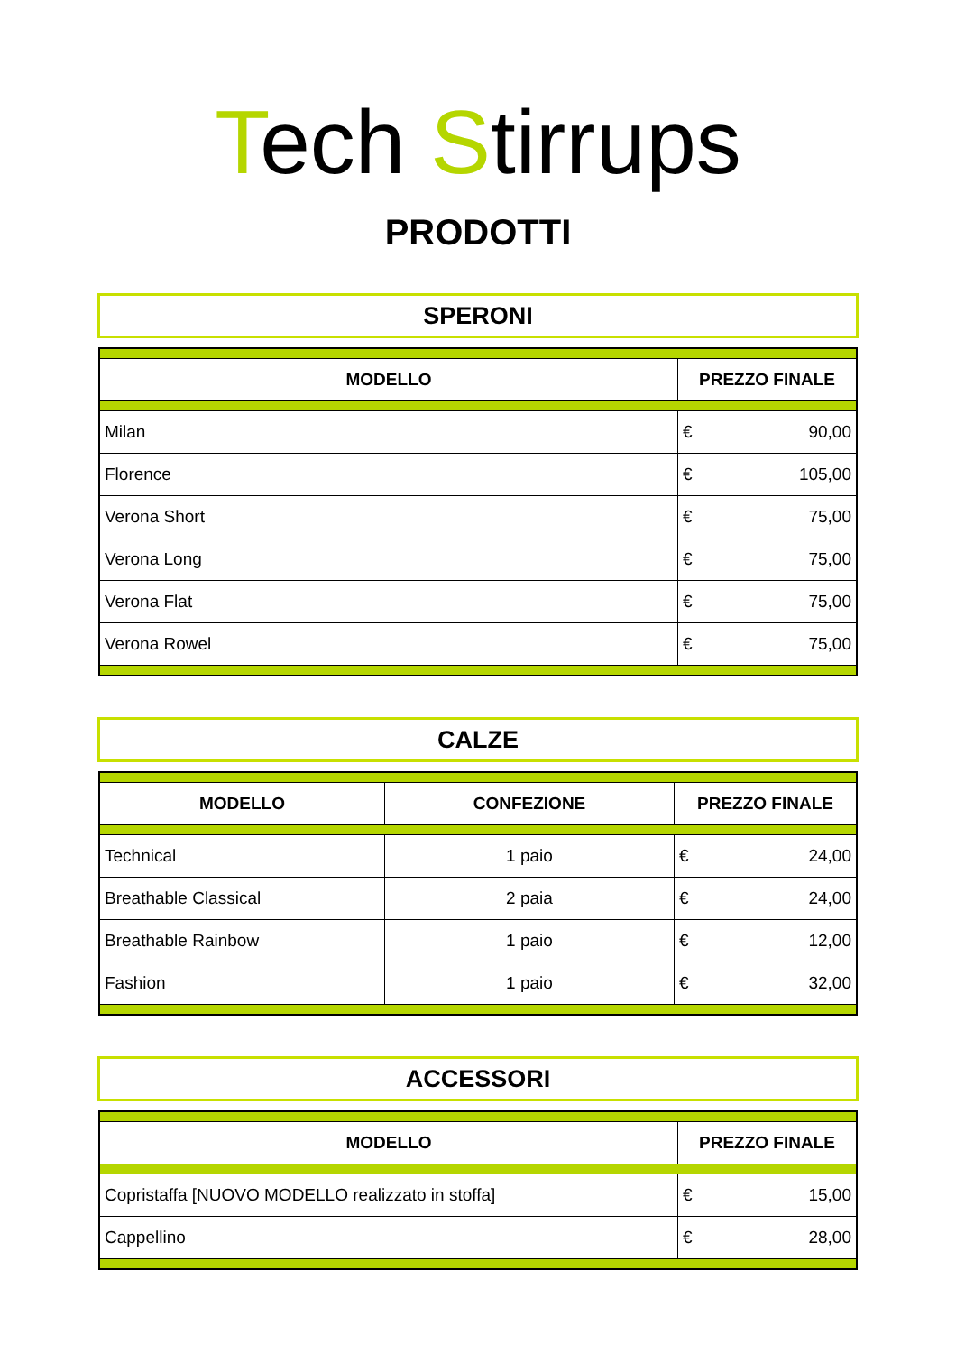Tech Stirrups
PRODOTTI
SPERONI
| MODELLO | PREZZO FINALE | |
| --- | --- | --- |
| Milan | € | 90,00 |
| Florence | € | 105,00 |
| Verona Short | € | 75,00 |
| Verona Long | € | 75,00 |
| Verona Flat | € | 75,00 |
| Verona Rowel | € | 75,00 |
CALZE
| MODELLO | CONFEZIONE | PREZZO FINALE | |
| --- | --- | --- | --- |
| Technical | 1 paio | € | 24,00 |
| Breathable Classical | 2 paia | € | 24,00 |
| Breathable Rainbow | 1 paio | € | 12,00 |
| Fashion | 1 paio | € | 32,00 |
ACCESSORI
| MODELLO | PREZZO FINALE | |
| --- | --- | --- |
| Copristaffa [NUOVO MODELLO realizzato in stoffa] | € | 15,00 |
| Cappellino | € | 28,00 |